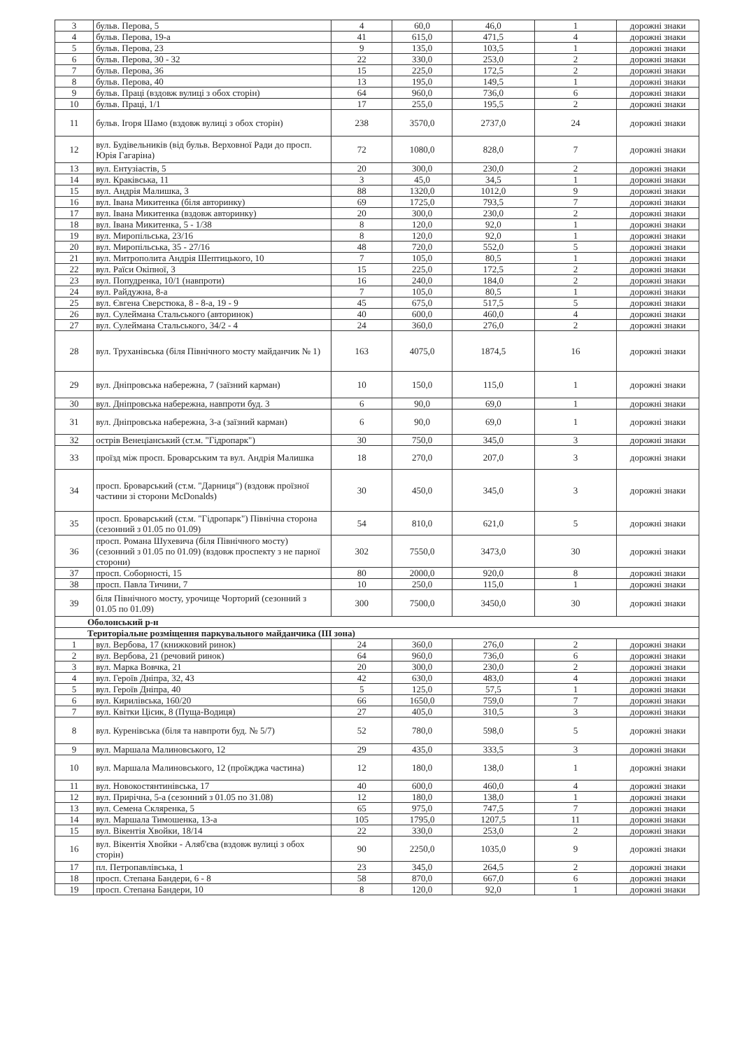| 3 | бульв. Перова, 5 | 4 | 60,0 | 46,0 | 1 | дорожні знаки |
| 4 | бульв. Перова, 19-а | 41 | 615,0 | 471,5 | 4 | дорожні знаки |
| 5 | бульв. Перова, 23 | 9 | 135,0 | 103,5 | 1 | дорожні знаки |
| 6 | бульв. Перова, 30 - 32 | 22 | 330,0 | 253,0 | 2 | дорожні знаки |
| 7 | бульв. Перова, 36 | 15 | 225,0 | 172,5 | 2 | дорожні знаки |
| 8 | бульв. Перова, 40 | 13 | 195,0 | 149,5 | 1 | дорожні знаки |
| 9 | бульв. Праці (вздовж вулиці з обох сторін) | 64 | 960,0 | 736,0 | 6 | дорожні знаки |
| 10 | бульв. Праці, 1/1 | 17 | 255,0 | 195,5 | 2 | дорожні знаки |
| 11 | бульв. Ігоря Шамо (вздовж вулиці з обох сторін) | 238 | 3570,0 | 2737,0 | 24 | дорожні знаки |
| 12 | вул. Будівельників (від бульв. Верховної Ради до просп. Юрія Гагаріна) | 72 | 1080,0 | 828,0 | 7 | дорожні знаки |
| 13 | вул. Ентузіастів, 5 | 20 | 300,0 | 230,0 | 2 | дорожні знаки |
| 14 | вул. Краківська, 11 | 3 | 45,0 | 34,5 | 1 | дорожні знаки |
| 15 | вул. Андрія Малишка, 3 | 88 | 1320,0 | 1012,0 | 9 | дорожні знаки |
| 16 | вул. Івана Микитенка (біля авторинку) | 69 | 1725,0 | 793,5 | 7 | дорожні знаки |
| 17 | вул. Івана Микитенка (вздовж авторинку) | 20 | 300,0 | 230,0 | 2 | дорожні знаки |
| 18 | вул. Івана Микитенка, 5 - 1/38 | 8 | 120,0 | 92,0 | 1 | дорожні знаки |
| 19 | вул. Миропільська, 23/16 | 8 | 120,0 | 92,0 | 1 | дорожні знаки |
| 20 | вул. Миропільська, 35 - 27/16 | 48 | 720,0 | 552,0 | 5 | дорожні знаки |
| 21 | вул. Митрополита Андрія Шептицького, 10 | 7 | 105,0 | 80,5 | 1 | дорожні знаки |
| 22 | вул. Раїси Окіпної, 3 | 15 | 225,0 | 172,5 | 2 | дорожні знаки |
| 23 | вул. Попудренка, 10/1 (навпроти) | 16 | 240,0 | 184,0 | 2 | дорожні знаки |
| 24 | вул. Райдужна, 8-а | 7 | 105,0 | 80,5 | 1 | дорожні знаки |
| 25 | вул. Євгена Сверстюка, 8 - 8-а, 19 - 9 | 45 | 675,0 | 517,5 | 5 | дорожні знаки |
| 26 | вул. Сулеймана Стальського (авторинок) | 40 | 600,0 | 460,0 | 4 | дорожні знаки |
| 27 | вул. Сулеймана Стальського, 34/2 - 4 | 24 | 360,0 | 276,0 | 2 | дорожні знаки |
| 28 | вул. Труханівська (біля Північного мосту майданчик № 1) | 163 | 4075,0 | 1874,5 | 16 | дорожні знаки |
| 29 | вул. Дніпровська набережна, 7 (заїзний карман) | 10 | 150,0 | 115,0 | 1 | дорожні знаки |
| 30 | вул. Дніпровська набережна, навпроти буд. 3 | 6 | 90,0 | 69,0 | 1 | дорожні знаки |
| 31 | вул. Дніпровська набережна, 3-а (заїзний карман) | 6 | 90,0 | 69,0 | 1 | дорожні знаки |
| 32 | острів Венеціанський (ст.м. "Гідропарк") | 30 | 750,0 | 345,0 | 3 | дорожні знаки |
| 33 | проїзд між просп. Броварським та вул. Андрія Малишка | 18 | 270,0 | 207,0 | 3 | дорожні знаки |
| 34 | просп. Броварський (ст.м. "Дарниця") (вздовж проїзної частини зі сторони McDonalds) | 30 | 450,0 | 345,0 | 3 | дорожні знаки |
| 35 | просп. Броварський (ст.м. "Гідропарк") Північна сторона (сезонний з 01.05 по 01.09) | 54 | 810,0 | 621,0 | 5 | дорожні знаки |
| 36 | просп. Романа Шухевича (біля Північного мосту) (сезонний з 01.05 по 01.09) (вздовж проспекту з не парної сторони) | 302 | 7550,0 | 3473,0 | 30 | дорожні знаки |
| 37 | просп. Соборності, 15 | 80 | 2000,0 | 920,0 | 8 | дорожні знаки |
| 38 | просп. Павла Тичини, 7 | 10 | 250,0 | 115,0 | 1 | дорожні знаки |
| 39 | біля Північного мосту, урочище Чорторий (сезонний з 01.05 по 01.09) | 300 | 7500,0 | 3450,0 | 30 | дорожні знаки |
| Оболонський р-н | | | | | | |
| Територіальне розміщення паркувального майданчика (ІІІ зона) | | | | | | |
| 1 | вул. Вербова, 17 (книжковий ринок) | 24 | 360,0 | 276,0 | 2 | дорожні знаки |
| 2 | вул. Вербова, 21 (речовий ринок) | 64 | 960,0 | 736,0 | 6 | дорожні знаки |
| 3 | вул. Марка Вовчка, 21 | 20 | 300,0 | 230,0 | 2 | дорожні знаки |
| 4 | вул. Героїв Дніпра, 32, 43 | 42 | 630,0 | 483,0 | 4 | дорожні знаки |
| 5 | вул. Героїв Дніпра, 40 | 5 | 125,0 | 57,5 | 1 | дорожні знаки |
| 6 | вул. Кирилівська, 160/20 | 66 | 1650,0 | 759,0 | 7 | дорожні знаки |
| 7 | вул. Квітки Цісик, 8 (Пуща-Водиця) | 27 | 405,0 | 310,5 | 3 | дорожні знаки |
| 8 | вул. Куренівська (біля та навпроти буд. № 5/7) | 52 | 780,0 | 598,0 | 5 | дорожні знаки |
| 9 | вул. Маршала Малиновського, 12 | 29 | 435,0 | 333,5 | 3 | дорожні знаки |
| 10 | вул. Маршала Малиновського, 12 (проїжджа частина) | 12 | 180,0 | 138,0 | 1 | дорожні знаки |
| 11 | вул. Новокостянтинівська, 17 | 40 | 600,0 | 460,0 | 4 | дорожні знаки |
| 12 | вул. Прирічна, 5-а (сезонний з 01.05 по 31.08) | 12 | 180,0 | 138,0 | 1 | дорожні знаки |
| 13 | вул. Семена Скляренка, 5 | 65 | 975,0 | 747,5 | 7 | дорожні знаки |
| 14 | вул. Маршала Тимошенка, 13-а | 105 | 1795,0 | 1207,5 | 11 | дорожні знаки |
| 15 | вул. Вікентія Хвойки, 18/14 | 22 | 330,0 | 253,0 | 2 | дорожні знаки |
| 16 | вул. Вікентія Хвойки - Аляб'єва (вздовж вулиці з обох сторін) | 90 | 2250,0 | 1035,0 | 9 | дорожні знаки |
| 17 | пл. Петропавлівська, 1 | 23 | 345,0 | 264,5 | 2 | дорожні знаки |
| 18 | просп. Степана Бандери, 6 - 8 | 58 | 870,0 | 667,0 | 6 | дорожні знаки |
| 19 | просп. Степана Бандери, 10 | 8 | 120,0 | 92,0 | 1 | дорожні знаки |